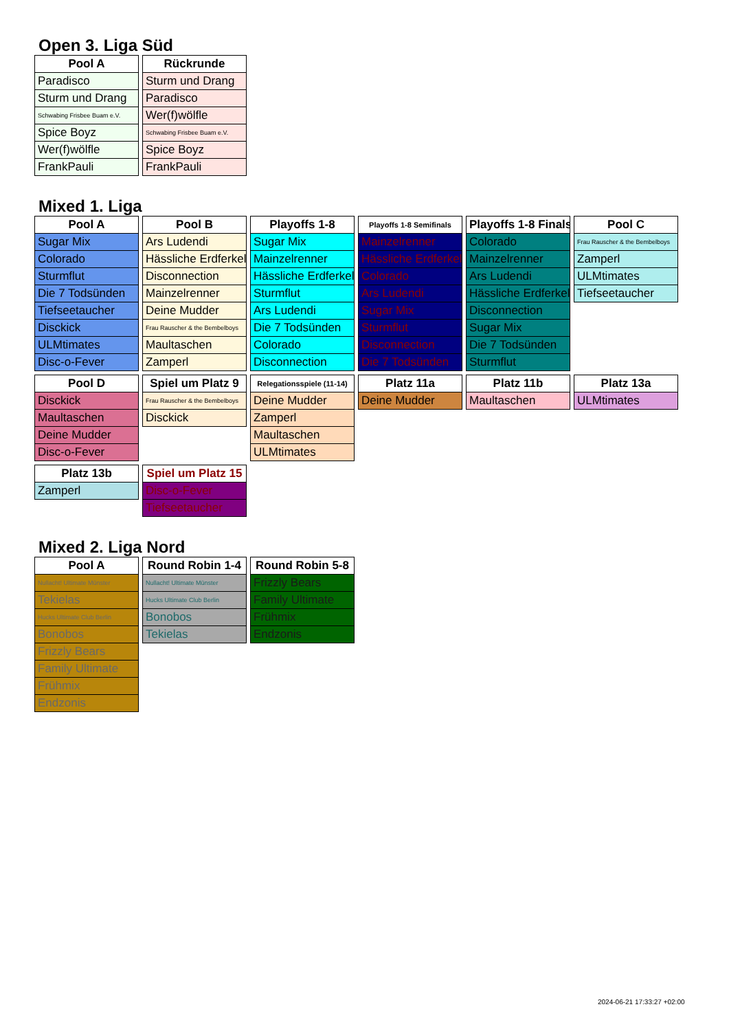Open 3. Liga Süd
| Pool A |
| --- |
| Paradisco |
| Sturm und Drang |
| Schwabing Frisbee Buam e.V. |
| Spice Boyz |
| Wer(f)wölfle |
| FrankPauli |
| Rückrunde |
| --- |
| Sturm und Drang |
| Paradisco |
| Wer(f)wölfle |
| Schwabing Frisbee Buam e.V. |
| Spice Boyz |
| FrankPauli |
Mixed 1. Liga
| Pool A |
| --- |
| Sugar Mix |
| Colorado |
| Sturmflut |
| Die 7 Todsünden |
| Tiefseetaucher |
| Disckick |
| ULMtimates |
| Disc-o-Fever |
| Pool B |
| --- |
| Ars Ludendi |
| Hässliche Erdferkel |
| Disconnection |
| Mainzelrenner |
| Deine Mudder |
| Frau Rauscher & the Bembelboys |
| Maultaschen |
| Zamperl |
| Playoffs 1-8 |
| --- |
| Sugar Mix |
| Mainzelrenner |
| Hässliche Erdferkel |
| Sturmflut |
| Ars Ludendi |
| Die 7 Todsünden |
| Colorado |
| Disconnection |
| Playoffs 1-8 Semifinals |
| --- |
| Mainzelrenner |
| Hässliche Erdferkel |
| Colorado |
| Ars Ludendi |
| Sugar Mix |
| Sturmflut |
| Disconnection |
| Die 7 Todsünden |
| Playoffs 1-8 Finals |
| --- |
| Colorado |
| Mainzelrenner |
| Ars Ludendi |
| Hässliche Erdferkel |
| Disconnection |
| Sugar Mix |
| Die 7 Todsünden |
| Sturmflut |
| Pool C |
| --- |
| Frau Rauscher & the Bembelboys |
| Zamperl |
| ULMtimates |
| Tiefseetaucher |
| Pool D |
| --- |
| Disckick |
| Maultaschen |
| Deine Mudder |
| Disc-o-Fever |
| Spiel um Platz 9 |
| --- |
| Frau Rauscher & the Bembelboys |
| Disckick |
| Relegationsspiele (11-14) |
| --- |
| Deine Mudder |
| Zamperl |
| Maultaschen |
| ULMtimates |
| Platz 11a |
| --- |
| Deine Mudder |
| Platz 11b |
| --- |
| Maultaschen |
| Platz 13a |
| --- |
| ULMtimates |
| Platz 13b |
| --- |
| Zamperl |
| Spiel um Platz 15 |
| --- |
| Disc-o-Fever |
| Tiefseetaucher |
Mixed 2. Liga Nord
| Pool A |
| --- |
| Nullacht! Ultimate Münster |
| Tekielas |
| Hucks Ultimate Club Berlin |
| Bonobos |
| Frizzly Bears |
| Family Ultimate |
| Frühmix |
| Endzonis |
| Round Robin 1-4 |
| --- |
| Nullacht! Ultimate Münster |
| Hucks Ultimate Club Berlin |
| Bonobos |
| Tekielas |
| Round Robin 5-8 |
| --- |
| Frizzly Bears |
| Family Ultimate |
| Frühmix |
| Endzonis |
2024-06-21 17:33:27 +02:00